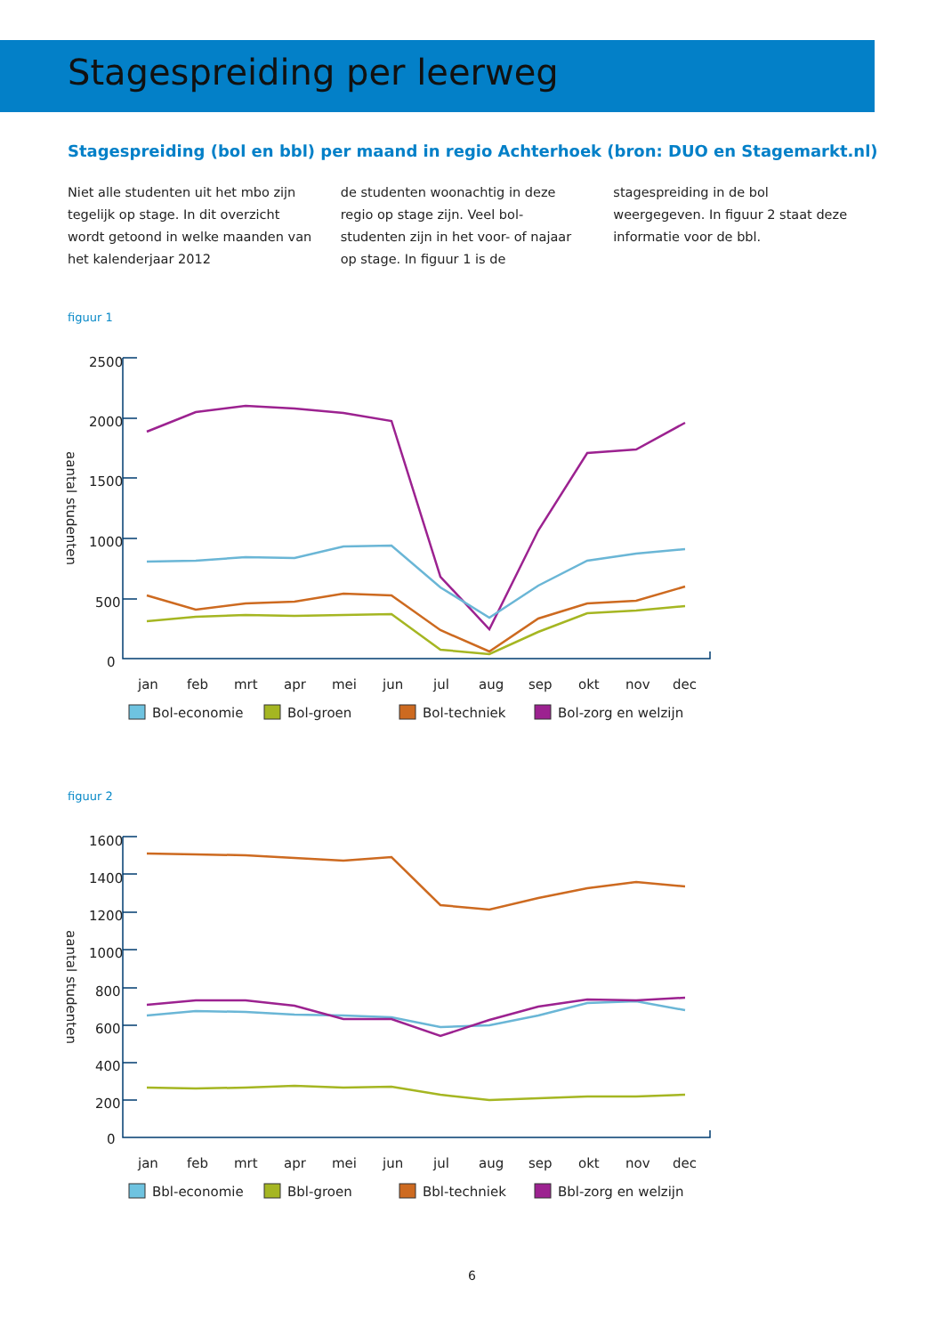Stagespreiding per leerweg
Stagespreiding (bol en bbl) per maand in regio Achterhoek (bron: DUO en Stagemarkt.nl)
Niet alle studenten uit het mbo zijn tegelijk op stage. In dit overzicht wordt getoond in welke maanden van het kalenderjaar 2012
de studenten woonachtig in deze regio op stage zijn. Veel bol-studenten zijn in het voor- of najaar op stage. In figuur 1 is de
stagespreiding in de bol weergegeven. In figuur 2 staat deze informatie voor de bbl.
figuur 1
2500
2000
1500
1000
500
0
aantal studenten
jan
feb
mrt
apr
mei
jun
jul
aug
sep
okt
nov
dec
Bol-economie
Bol-groen
Bol-techniek
Bol-zorg en welzijn
figuur 2
1600
1400
1200
1000
800
600
400
200
0
aantal studenten
jan
feb
mrt
apr
mei
jun
jul
aug
sep
okt
nov
dec
Bbl-economie
Bbl-groen
Bbl-techniek
Bbl-zorg en welzijn
6